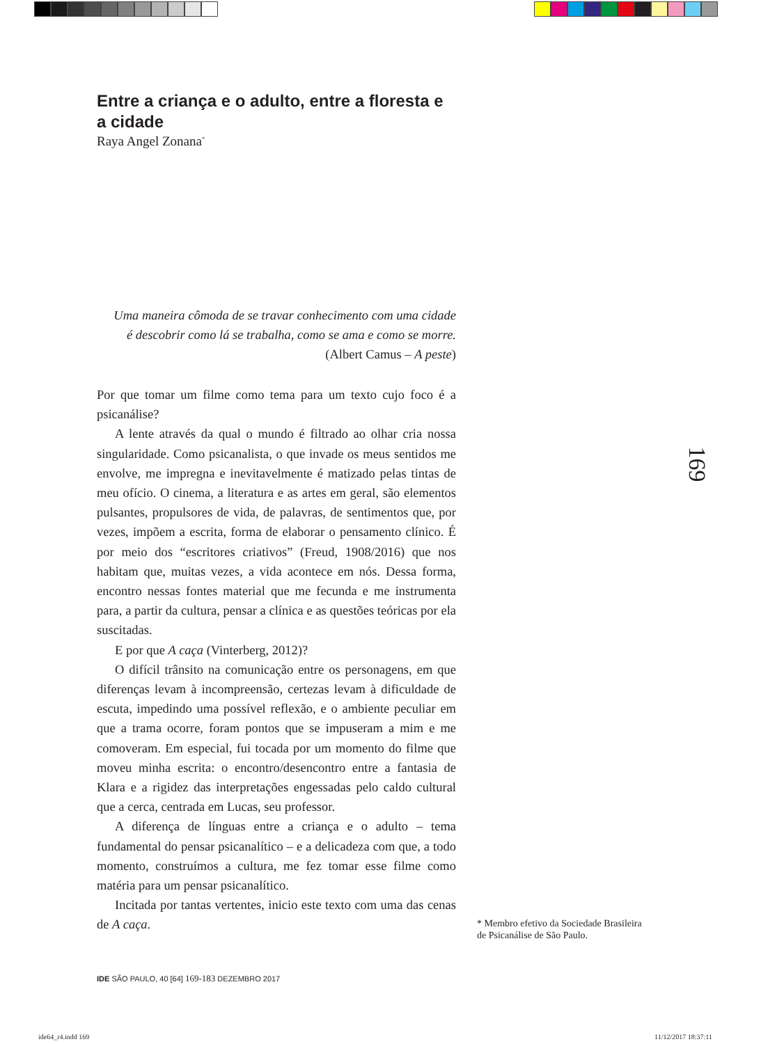Entre a criança e o adulto, entre a floresta e a cidade
Raya Angel Zonana<sup>*</sup>
Uma maneira cômoda de se travar conhecimento com uma cidade
é descobrir como lá se trabalha, como se ama e como se morre.
(Albert Camus – A peste)
Por que tomar um filme como tema para um texto cujo foco é a psicanálise?
A lente através da qual o mundo é filtrado ao olhar cria nossa singularidade. Como psicanalista, o que invade os meus sentidos me envolve, me impregna e inevitavelmente é matizado pelas tintas de meu ofício. O cinema, a literatura e as artes em geral, são elementos pulsantes, propulsores de vida, de palavras, de sentimentos que, por vezes, impõem a escrita, forma de elaborar o pensamento clínico. É por meio dos “escritores criativos” (Freud, 1908/2016) que nos habitam que, muitas vezes, a vida acontece em nós. Dessa forma, encontro nessas fontes material que me fecunda e me instrumenta para, a partir da cultura, pensar a clínica e as questões teóricas por ela suscitadas.
E por que A caça (Vinterberg, 2012)?
O difícil trânsito na comunicação entre os personagens, em que diferenças levam à incompreensão, certezas levam à dificuldade de escuta, impedindo uma possível reflexão, e o ambiente peculiar em que a trama ocorre, foram pontos que se impuseram a mim e me comoveram. Em especial, fui tocada por um momento do filme que moveu minha escrita: o encontro/desencontro entre a fantasia de Klara e a rigidez das interpretações engessadas pelo caldo cultural que a cerca, centrada em Lucas, seu professor.
A diferença de línguas entre a criança e o adulto – tema fundamental do pensar psicanalítico – e a delicadeza com que, a todo momento, construímos a cultura, me fez tomar esse filme como matéria para um pensar psicanalítico.
Incitada por tantas vertentes, inicio este texto com uma das cenas de A caça.
169
* Membro efetivo da Sociedade Brasileira de Psicanálise de São Paulo.
IDE SÃO PAULO, 40 [64] 169-183 DEZEMBRO 2017
ide64_r4.indd 169 11/12/2017 18:37:11